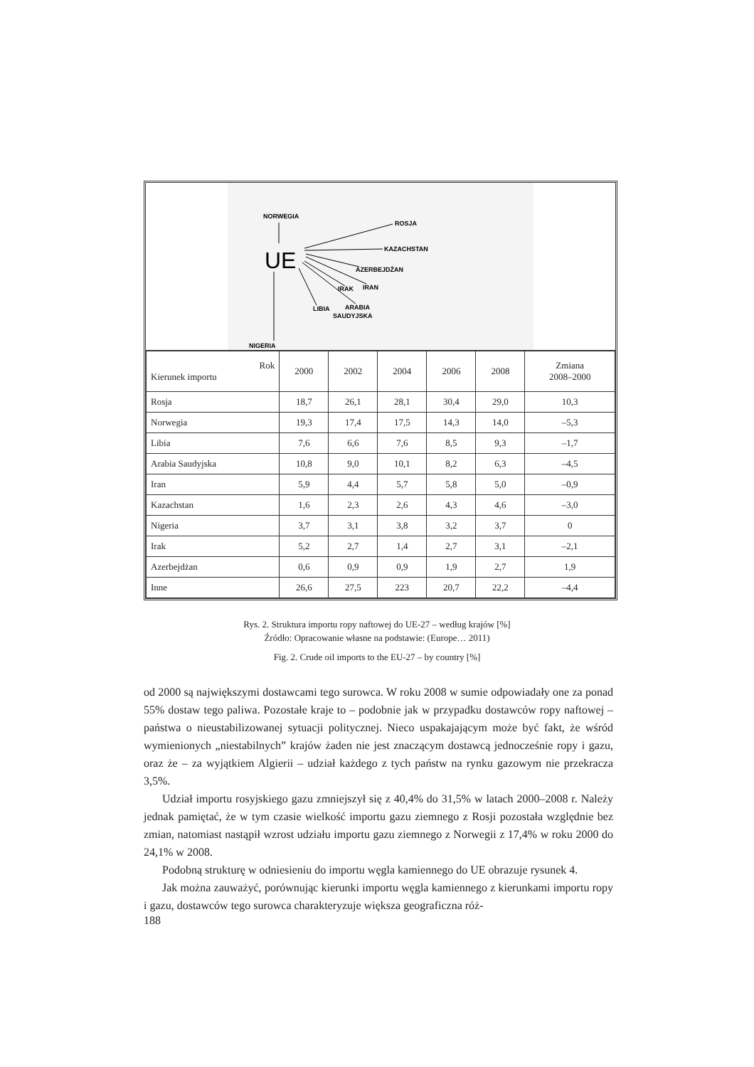NORWEGIA
ROSJA
KAZACHSTAN
AZERBEJDŻAN
IRAN
IRAK
LIBIA
ARABIA
SAUDYJSKA
NIGERIA
UE
| Rok Kierunek importu | 2000 | 2002 | 2004 | 2006 | 2008 | Zmiana 2008–2000 |
| --- | --- | --- | --- | --- | --- | --- |
| Rosja | 18,7 | 26,1 | 28,1 | 30,4 | 29,0 | 10,3 |
| Norwegia | 19,3 | 17,4 | 17,5 | 14,3 | 14,0 | –5,3 |
| Libia | 7,6 | 6,6 | 7,6 | 8,5 | 9,3 | –1,7 |
| Arabia Saudyjska | 10,8 | 9,0 | 10,1 | 8,2 | 6,3 | –4,5 |
| Iran | 5,9 | 4,4 | 5,7 | 5,8 | 5,0 | –0,9 |
| Kazachstan | 1,6 | 2,3 | 2,6 | 4,3 | 4,6 | –3,0 |
| Nigeria | 3,7 | 3,1 | 3,8 | 3,2 | 3,7 | 0 |
| Irak | 5,2 | 2,7 | 1,4 | 2,7 | 3,1 | –2,1 |
| Azerbejdżan | 0,6 | 0,9 | 0,9 | 1,9 | 2,7 | 1,9 |
| Inne | 26,6 | 27,5 | 223 | 20,7 | 22,2 | –4,4 |
Rys. 2. Struktura importu ropy naftowej do UE-27 – według krajów [%]
Źródło: Opracowanie własne na podstawie: (Europe… 2011)
Fig. 2. Crude oil imports to the EU-27 – by country [%]
od 2000 są największymi dostawcami tego surowca. W roku 2008 w sumie odpowiadały one za ponad 55% dostaw tego paliwa. Pozostałe kraje to – podobnie jak w przypadku dostawców ropy naftowej – państwa o nieustabilizowanej sytuacji politycznej. Nieco uspakajającym może być fakt, że wśród wymienionych „niestabilnych” krajów żaden nie jest znaczącym dostawcą jednocześnie ropy i gazu, oraz że – za wyjątkiem Algierii – udział każdego z tych państw na rynku gazowym nie przekracza 3,5%.
Udział importu rosyjskiego gazu zmniejszył się z 40,4% do 31,5% w latach 2000–2008 r. Należy jednak pamiętać, że w tym czasie wielkość importu gazu ziemnego z Rosji pozostała względnie bez zmian, natomiast nastąpił wzrost udziału importu gazu ziemnego z Norwegii z 17,4% w roku 2000 do 24,1% w 2008.
Podobną strukturę w odniesieniu do importu węgla kamiennego do UE obrazuje rysunek 4.
Jak można zauważyć, porównując kierunki importu węgla kamiennego z kierunkami importu ropy i gazu, dostawców tego surowca charakteryzuje większa geograficzna róż-
188